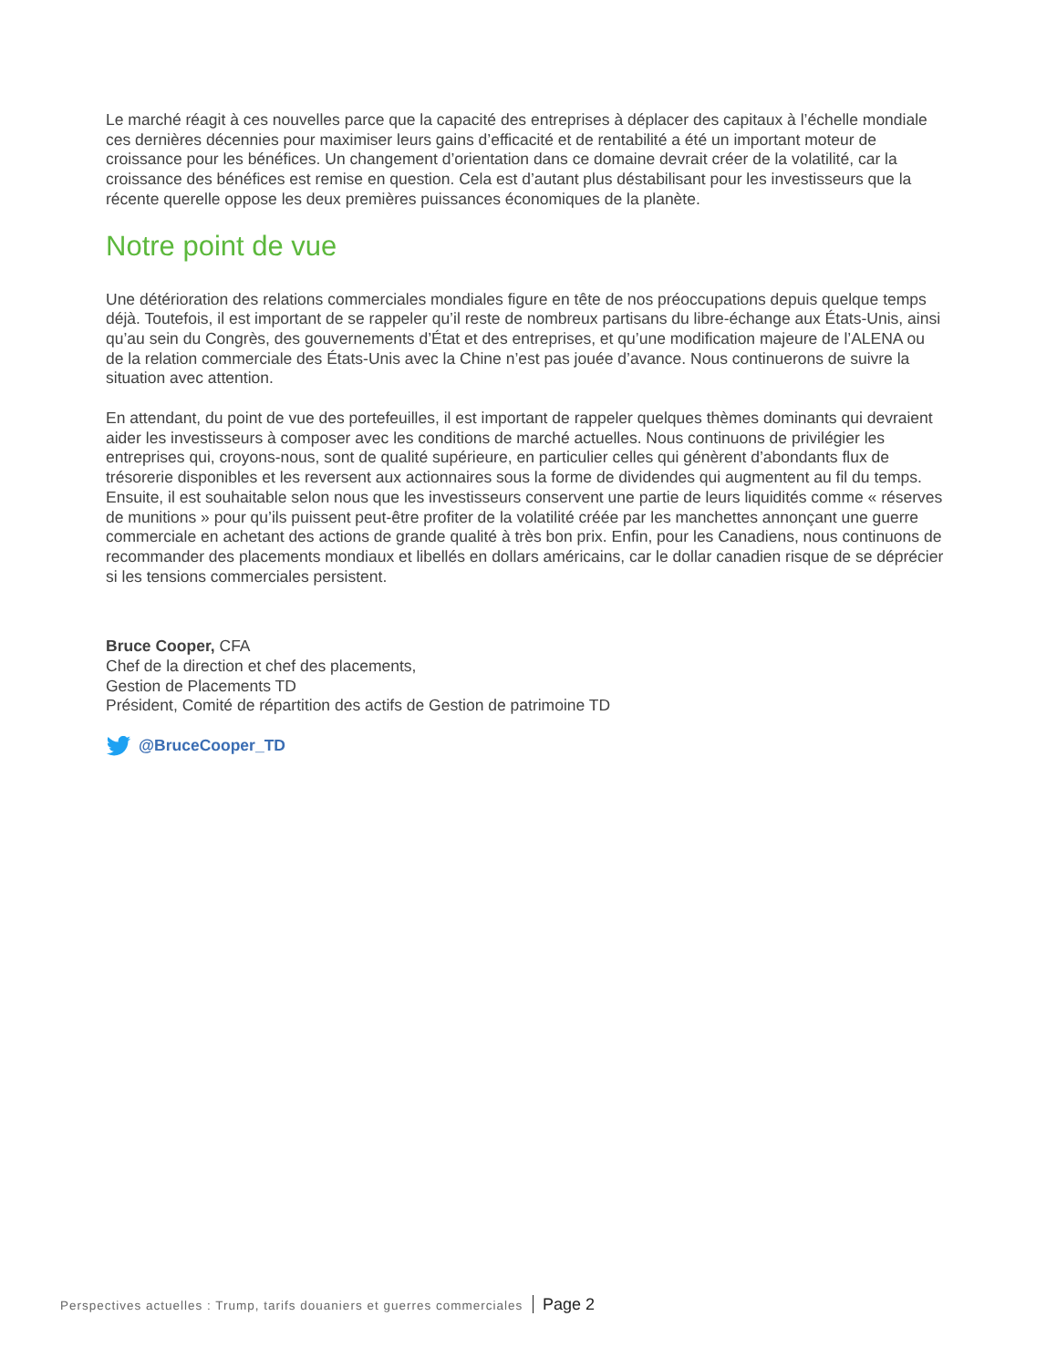Le marché réagit à ces nouvelles parce que la capacité des entreprises à déplacer des capitaux à l’échelle mondiale ces dernières décennies pour maximiser leurs gains d’efficacité et de rentabilité a été un important moteur de croissance pour les bénéfices. Un changement d’orientation dans ce domaine devrait créer de la volatilité, car la croissance des bénéfices est remise en question. Cela est d’autant plus déstabilisant pour les investisseurs que la récente querelle oppose les deux premières puissances économiques de la planète.
Notre point de vue
Une détérioration des relations commerciales mondiales figure en tête de nos préoccupations depuis quelque temps déjà. Toutefois, il est important de se rappeler qu’il reste de nombreux partisans du libre-échange aux États-Unis, ainsi qu’au sein du Congrès, des gouvernements d’État et des entreprises, et qu’une modification majeure de l’ALENA ou de la relation commerciale des États-Unis avec la Chine n’est pas jouée d’avance. Nous continuerons de suivre la situation avec attention.
En attendant, du point de vue des portefeuilles, il est important de rappeler quelques thèmes dominants qui devraient aider les investisseurs à composer avec les conditions de marché actuelles. Nous continuons de privilégier les entreprises qui, croyons-nous, sont de qualité supérieure, en particulier celles qui génèrent d’abondants flux de trésorerie disponibles et les reversent aux actionnaires sous la forme de dividendes qui augmentent au fil du temps. Ensuite, il est souhaitable selon nous que les investisseurs conservent une partie de leurs liquidités comme « réserves de munitions » pour qu’ils puissent peut-être profiter de la volatilité créée par les manchettes annonçant une guerre commerciale en achetant des actions de grande qualité à très bon prix. Enfin, pour les Canadiens, nous continuons de recommander des placements mondiaux et libellés en dollars américains, car le dollar canadien risque de se déprécier si les tensions commerciales persistent.
Bruce Cooper, CFA
Chef de la direction et chef des placements,
Gestion de Placements TD
Président, Comité de répartition des actifs de Gestion de patrimoine TD
@BruceCooper_TD
Perspectives actuelles : Trump, tarifs douaniers et guerres commerciales Page 2